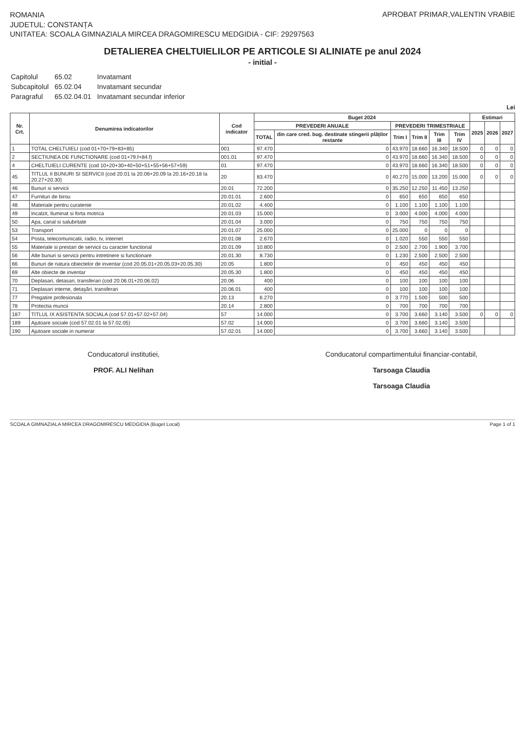ROMANIA
JUDETUL: CONSTANȚA
UNITATEA: SCOALA GIMNAZIALA MIRCEA DRAGOMIRESCU MEDGIDIA - CIF: 29297563
APROBAT PRIMAR,VALENTIN VRABIE
DETALIEREA CHELTUIELILOR PE ARTICOLE SI ALINIATE pe anul 2024
- initial -
| Capitolul | 65.02 | Invatamant |
| Subcapitolul | 65.02.04 | Invatamant secundar |
| Paragraful | 65.02.04.01 | Invatamant secundar inferior |
Lei
| Nr. Crt. | Denumirea indicatorilor | Cod indicator | Buget 2024 | | | | | | Estimari | | |
| --- | --- | --- | --- | --- | --- | --- | --- | --- | --- | --- | --- |
| | | | PREVEDERI ANUALE | | PREVEDERI TRIMESTRIALE | | | | 2025 | 2026 | 2027 |
| | | | TOTAL | din care cred. bug. destinate stingerii plăților restante | Trim I | Trim II | Trim III | Trim IV | | | |
| 1 | TOTAL CHELTUIELI (cod 01+70+79+83+85) | 001 | 97.470 | 0 | 43.970 | 18.660 | 16.340 | 18.500 | 0 | 0 | 0 |
| 2 | SECTIUNEA DE FUNCTIONARE (cod 01+79.f+84.f) | 001.01 | 97.470 | 0 | 43.970 | 18.660 | 16.340 | 18.500 | 0 | 0 | 0 |
| 4 | CHELTUIELI CURENTE (cod 10+20+30+40+50+51+55+56+57+59) | 01 | 97.470 | 0 | 43.970 | 18.660 | 16.340 | 18.500 | 0 | 0 | 0 |
| 45 | TITLUL II BUNURI SI SERVICII (cod 20.01 la 20.06+20.09 la 20.16+20.18 la 20.27+20.30) | 20 | 83.470 | 0 | 40.270 | 15.000 | 13.200 | 15.000 | 0 | 0 | 0 |
| 46 | Bunuri si servicii | 20.01 | 72.200 | 0 | 35.250 | 12.250 | 11.450 | 13.250 | | | |
| 47 | Furnituri de birou | 20.01.01 | 2.600 | 0 | 650 | 650 | 650 | 650 | | | |
| 48 | Materiale pentru curatenie | 20.01.02 | 4.400 | 0 | 1.100 | 1.100 | 1.100 | 1.100 | | | |
| 49 | Incalzit, Iluminat si forta motrica | 20.01.03 | 15.000 | 0 | 3.000 | 4.000 | 4.000 | 4.000 | | | |
| 50 | Apa, canal si salubritate | 20.01.04 | 3.000 | 0 | 750 | 750 | 750 | 750 | | | |
| 53 | Transport | 20.01.07 | 25.000 | 0 | 25.000 | 0 | 0 | 0 | | | |
| 54 | Posta, telecomunicatii, radio, tv, internet | 20.01.08 | 2.670 | 0 | 1.020 | 550 | 550 | 550 | | | |
| 55 | Materiale si prestari de servicii cu caracter functional | 20.01.09 | 10.800 | 0 | 2.500 | 2.700 | 1.900 | 3.700 | | | |
| 56 | Alte bunuri si servicii pentru intretinere si functionare | 20.01.30 | 8.730 | 0 | 1.230 | 2.500 | 2.500 | 2.500 | | | |
| 66 | Bunuri de natura obiectelor de inventar (cod 20.05.01+20.05.03+20.05.30) | 20.05 | 1.800 | 0 | 450 | 450 | 450 | 450 | | | |
| 69 | Alte obiecte de inventar | 20.05.30 | 1.800 | 0 | 450 | 450 | 450 | 450 | | | |
| 70 | Deplasari, detasari, transferari (cod 20.06.01+20.06.02) | 20.06 | 400 | 0 | 100 | 100 | 100 | 100 | | | |
| 71 | Deplasari interne, detaşări, transferari | 20.06.01 | 400 | 0 | 100 | 100 | 100 | 100 | | | |
| 77 | Pregatire profesionala | 20.13 | 6.270 | 0 | 3.770 | 1.500 | 500 | 500 | | | |
| 78 | Protectia muncii | 20.14 | 2.800 | 0 | 700 | 700 | 700 | 700 | | | |
| 187 | TITLUL IX ASISTENTA SOCIALA (cod 57.01+57.02+57.04) | 57 | 14.000 | 0 | 3.700 | 3.660 | 3.140 | 3.500 | 0 | 0 | 0 |
| 189 | Ajutoare sociale (cod 57.02.01 la 57.02.05) | 57.02 | 14.000 | 0 | 3.700 | 3.660 | 3.140 | 3.500 | | | |
| 190 | Ajutoare sociale in numerar | 57.02.01 | 14.000 | 0 | 3.700 | 3.660 | 3.140 | 3.500 | | | |
Conducatorul institutiei,
PROF. ALI Nelihan
Conducatorul compartimentului financiar-contabil,
Tarsoaga Claudia
Tarsoaga Claudia
SCOALA GIMNAZIALA MIRCEA DRAGOMIRESCU MEDGIDIA (Buget Local) Page 1 of 1